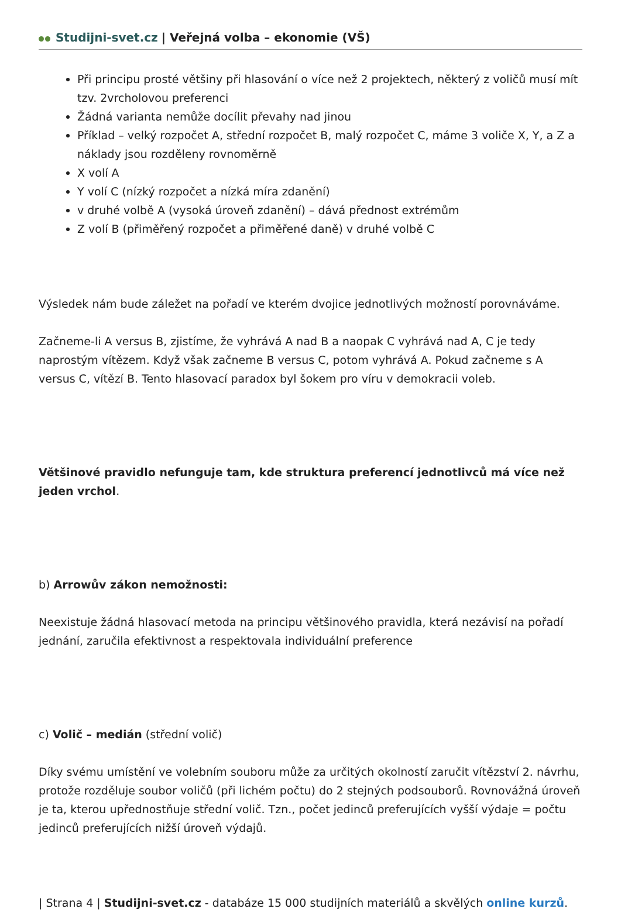Studijni-svet.cz | Veřejná volba – ekonomie (VŠ)
Při principu prosté většiny při hlasování o více než 2 projektech, některý z voličů musí mít tzv. 2vrcholovou preferenci
Žádná varianta nemůže docílit převahy nad jinou
Příklad – velký rozpočet A, střední rozpočet B, malý rozpočet C, máme 3 voliče X, Y, a Z a náklady jsou rozděleny rovnoměrně
X volí A
Y volí C (nízký rozpočet a nízká míra zdanění)
v druhé volbě A (vysoká úroveň zdanění) – dává přednost extrémům
Z volí B (přiměřený rozpočet a přiměřené daně) v druhé volbě C
Výsledek nám bude záležet na pořadí ve kterém dvojice jednotlivých možností porovnáváme.
Začneme-li A versus B, zjistíme, že vyhrává A nad B a naopak C vyhrává nad A, C je tedy naprostým vítězem. Když však začneme B versus C, potom vyhrává A. Pokud začneme s A versus C, vítězí B. Tento hlasovací paradox byl šokem pro víru v demokracii voleb.
Většinové pravidlo nefunguje tam, kde struktura preferencí jednotlivců má více než jeden vrchol.
b) Arrowův zákon nemožnosti:
Neexistuje žádná hlasovací metoda na principu většinového pravidla, která nezávisí na pořadí jednání, zaručila efektivnost a respektovala individuální preference
c) Volič – medián (střední volič)
Díky svému umístění ve volebním souboru může za určitých okolností zaručit vítězství 2. návrhu, protože rozděluje soubor voličů (při lichém počtu) do 2 stejných podsouborů. Rovnovážná úroveň je ta, kterou upřednostňuje střední volič. Tzn., počet jedinců preferujících vyšší výdaje = počtu jedinců preferujících nižší úroveň výdajů.
| Strana 4 | Studijni-svet.cz - databáze 15 000 studijních materiálů a skvělých online kurzů.